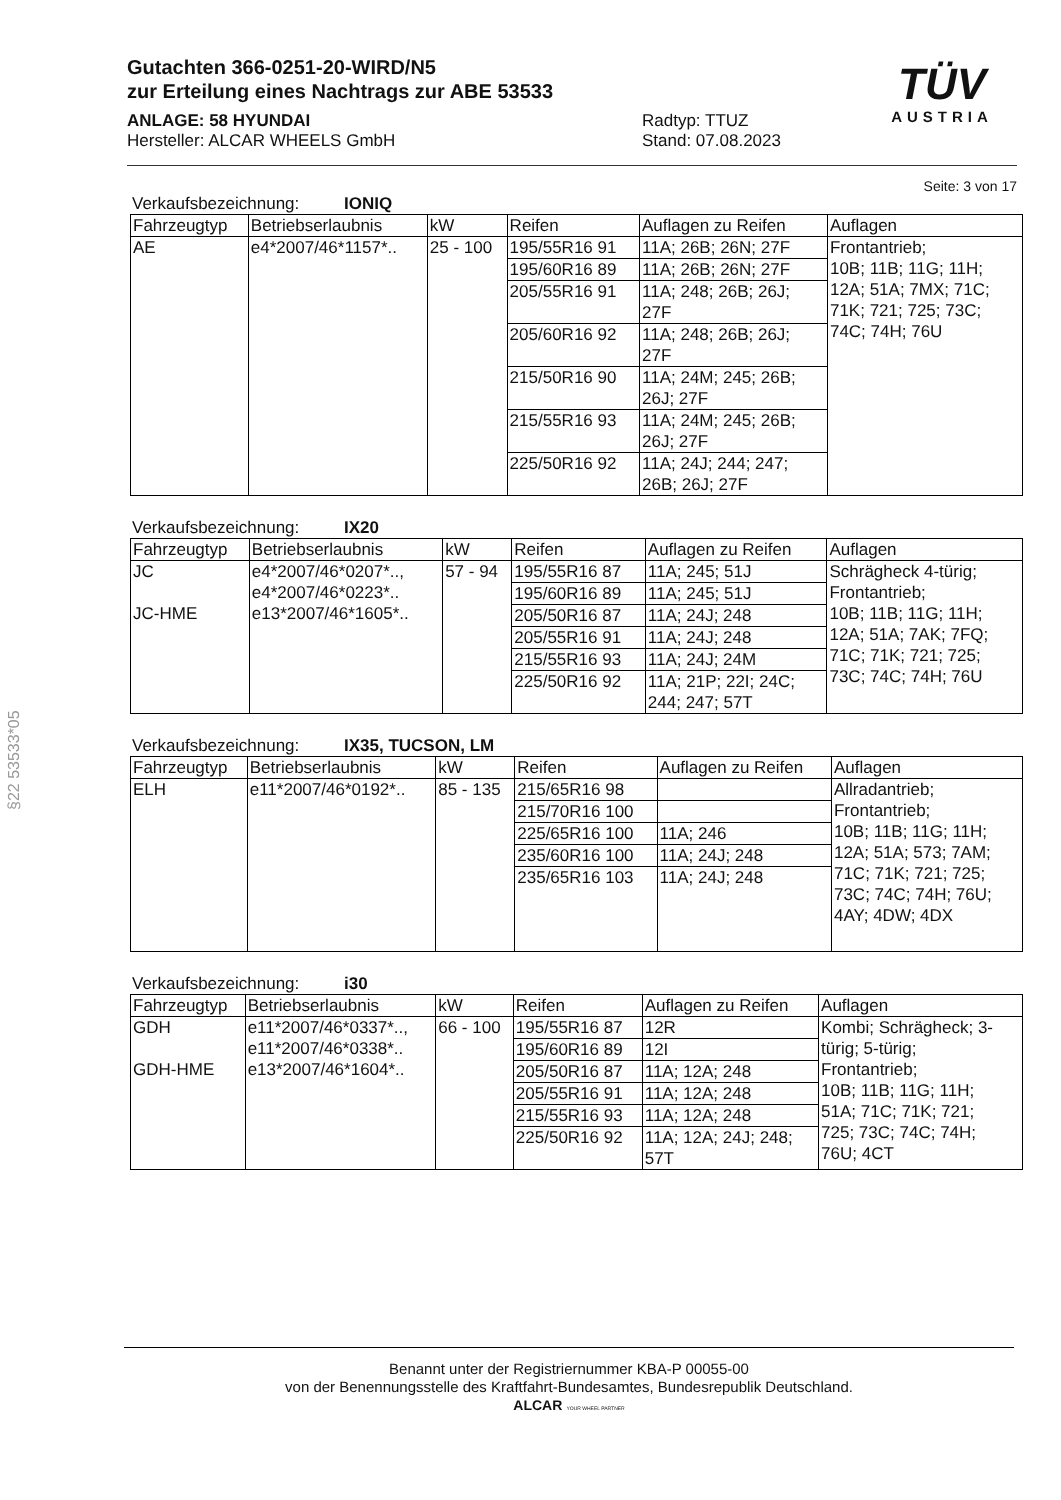§22 53533*05
TÜV
AUSTRIA
Gutachten 366-0251-20-WIRD/N5
zur Erteilung eines Nachtrags zur ABE 53533
ANLAGE: 58 HYUNDAI
Hersteller: ALCAR WHEELS GmbH
Radtyp: TTUZ
Stand: 07.08.2023
Seite: 3 von 17
Verkaufsbezeichnung: IONIQ
| Fahrzeugtyp | Betriebserlaubnis | kW | Reifen | Auflagen zu Reifen | Auflagen |
| --- | --- | --- | --- | --- | --- |
| AE | e4*2007/46*1157*.. | 25 - 100 | 195/55R16 91 | 11A; 26B; 26N; 27F | Frontantrieb; 10B; 11B; 11G; 11H; 12A; 51A; 7MX; 71C; 71K; 721; 725; 73C; 74C; 74H; 76U |
| | | | 195/60R16 89 | 11A; 26B; 26N; 27F | |
| | | | 205/55R16 91 | 11A; 248; 26B; 26J; 27F | |
| | | | 205/60R16 92 | 11A; 248; 26B; 26J; 27F | |
| | | | 215/50R16 90 | 11A; 24M; 245; 26B; 26J; 27F | |
| | | | 215/55R16 93 | 11A; 24M; 245; 26B; 26J; 27F | |
| | | | 225/50R16 92 | 11A; 24J; 244; 247; 26B; 26J; 27F | |
Verkaufsbezeichnung: IX20
| Fahrzeugtyp | Betriebserlaubnis | kW | Reifen | Auflagen zu Reifen | Auflagen |
| --- | --- | --- | --- | --- | --- |
| JC JC-HME | e4*2007/46*0207*.., e4*2007/46*0223*.. e13*2007/46*1605*.. | 57 - 94 | 195/55R16 87 | 11A; 245; 51J | Schrägheck 4-türig; Frontantrieb; 10B; 11B; 11G; 11H; 12A; 51A; 7AK; 7FQ; 71C; 71K; 721; 725; 73C; 74C; 74H; 76U |
| | | | 195/60R16 89 | 11A; 245; 51J | |
| | | | 205/50R16 87 | 11A; 24J; 248 | |
| | | | 205/55R16 91 | 11A; 24J; 248 | |
| | | | 215/55R16 93 | 11A; 24J; 24M | |
| | | | 225/50R16 92 | 11A; 21P; 22I; 24C; 244; 247; 57T | |
Verkaufsbezeichnung: IX35, TUCSON, LM
| Fahrzeugtyp | Betriebserlaubnis | kW | Reifen | Auflagen zu Reifen | Auflagen |
| --- | --- | --- | --- | --- | --- |
| ELH | e11*2007/46*0192*.. | 85 - 135 | 215/65R16 98 | | Allradantrieb; Frontantrieb; 10B; 11B; 11G; 11H; 12A; 51A; 573; 7AM; 71C; 71K; 721; 725; 73C; 74C; 74H; 76U; 4AY; 4DW; 4DX |
| | | | 215/70R16 100 | | |
| | | | 225/65R16 100 | 11A; 246 | |
| | | | 235/60R16 100 | 11A; 24J; 248 | |
| | | | 235/65R16 103 | 11A; 24J; 248 | |
Verkaufsbezeichnung: i30
| Fahrzeugtyp | Betriebserlaubnis | kW | Reifen | Auflagen zu Reifen | Auflagen |
| --- | --- | --- | --- | --- | --- |
| GDH GDH-HME | e11*2007/46*0337*.., e11*2007/46*0338*.. e13*2007/46*1604*.. | 66 - 100 | 195/55R16 87 | 12R | Kombi; Schrägheck; 3- türig; 5-türig; Frontantrieb; 10B; 11B; 11G; 11H; 51A; 71C; 71K; 721; 725; 73C; 74C; 74H; 76U; 4CT |
| | | | 195/60R16 89 | 12I | |
| | | | 205/50R16 87 | 11A; 12A; 248 | |
| | | | 205/55R16 91 | 11A; 12A; 248 | |
| | | | 215/55R16 93 | 11A; 12A; 248 | |
| | | | 225/50R16 92 | 11A; 12A; 24J; 248; 57T | |
Benannt unter der Registriernummer KBA-P 00055-00
von der Benennungsstelle des Kraftfahrt-Bundesamtes, Bundesrepublik Deutschland.
ALCAR YOUR WHEEL PARTNER